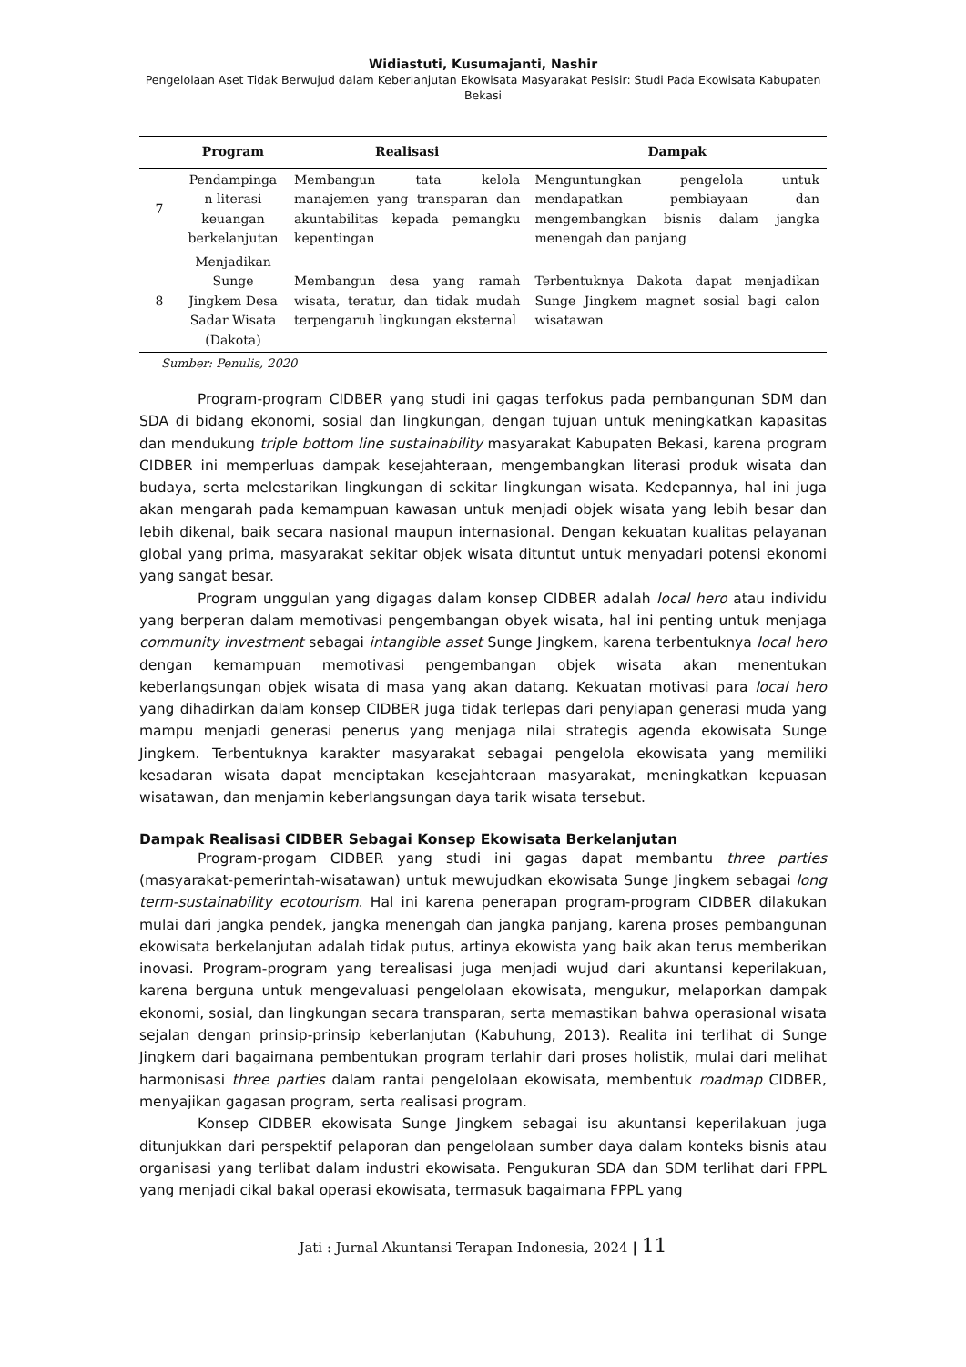Widiastuti, Kusumajanti, Nashir
Pengelolaan Aset Tidak Berwujud dalam Keberlanjutan Ekowisata Masyarakat Pesisir: Studi Pada Ekowisata Kabupaten Bekasi
| | Program | Realisasi | Dampak |
| --- | --- | --- | --- |
| 7 | Pendampinga n literasi keuangan berkelanjutan | Membangun tata kelola manajemen yang transparan dan akuntabilitas kepada pemangku kepentingan | Menguntungkan pengelola untuk mendapatkan pembiayaan dan mengembangkan bisnis dalam jangka menengah dan panjang |
| 8 | Menjadikan Sunge Jingkem Desa Sadar Wisata (Dakota) | Membangun desa yang ramah wisata, teratur, dan tidak mudah terpengaruh lingkungan eksternal | Terbentuknya Dakota dapat menjadikan Sunge Jingkem magnet sosial bagi calon wisatawan |
Sumber: Penulis, 2020
Program-program CIDBER yang studi ini gagas terfokus pada pembangunan SDM dan SDA di bidang ekonomi, sosial dan lingkungan, dengan tujuan untuk meningkatkan kapasitas dan mendukung triple bottom line sustainability masyarakat Kabupaten Bekasi, karena program CIDBER ini memperluas dampak kesejahteraan, mengembangkan literasi produk wisata dan budaya, serta melestarikan lingkungan di sekitar lingkungan wisata. Kedepannya, hal ini juga akan mengarah pada kemampuan kawasan untuk menjadi objek wisata yang lebih besar dan lebih dikenal, baik secara nasional maupun internasional. Dengan kekuatan kualitas pelayanan global yang prima, masyarakat sekitar objek wisata dituntut untuk menyadari potensi ekonomi yang sangat besar.
Program unggulan yang digagas dalam konsep CIDBER adalah local hero atau individu yang berperan dalam memotivasi pengembangan obyek wisata, hal ini penting untuk menjaga community investment sebagai intangible asset Sunge Jingkem, karena terbentuknya local hero dengan kemampuan memotivasi pengembangan objek wisata akan menentukan keberlangsungan objek wisata di masa yang akan datang. Kekuatan motivasi para local hero yang dihadirkan dalam konsep CIDBER juga tidak terlepas dari penyiapan generasi muda yang mampu menjadi generasi penerus yang menjaga nilai strategis agenda ekowisata Sunge Jingkem. Terbentuknya karakter masyarakat sebagai pengelola ekowisata yang memiliki kesadaran wisata dapat menciptakan kesejahteraan masyarakat, meningkatkan kepuasan wisatawan, dan menjamin keberlangsungan daya tarik wisata tersebut.
Dampak Realisasi CIDBER Sebagai Konsep Ekowisata Berkelanjutan
Program-progam CIDBER yang studi ini gagas dapat membantu three parties (masyarakat-pemerintah-wisatawan) untuk mewujudkan ekowisata Sunge Jingkem sebagai long term-sustainability ecotourism. Hal ini karena penerapan program-program CIDBER dilakukan mulai dari jangka pendek, jangka menengah dan jangka panjang, karena proses pembangunan ekowisata berkelanjutan adalah tidak putus, artinya ekowista yang baik akan terus memberikan inovasi. Program-program yang terealisasi juga menjadi wujud dari akuntansi keperilakuan, karena berguna untuk mengevaluasi pengelolaan ekowisata, mengukur, melaporkan dampak ekonomi, sosial, dan lingkungan secara transparan, serta memastikan bahwa operasional wisata sejalan dengan prinsip-prinsip keberlanjutan (Kabuhung, 2013). Realita ini terlihat di Sunge Jingkem dari bagaimana pembentukan program terlahir dari proses holistik, mulai dari melihat harmonisasi three parties dalam rantai pengelolaan ekowisata, membentuk roadmap CIDBER, menyajikan gagasan program, serta realisasi program.
Konsep CIDBER ekowisata Sunge Jingkem sebagai isu akuntansi keperilakuan juga ditunjukkan dari perspektif pelaporan dan pengelolaan sumber daya dalam konteks bisnis atau organisasi yang terlibat dalam industri ekowisata. Pengukuran SDA dan SDM terlihat dari FPPL yang menjadi cikal bakal operasi ekowisata, termasuk bagaimana FPPL yang
Jati : Jurnal Akuntansi Terapan Indonesia, 2024 | 11